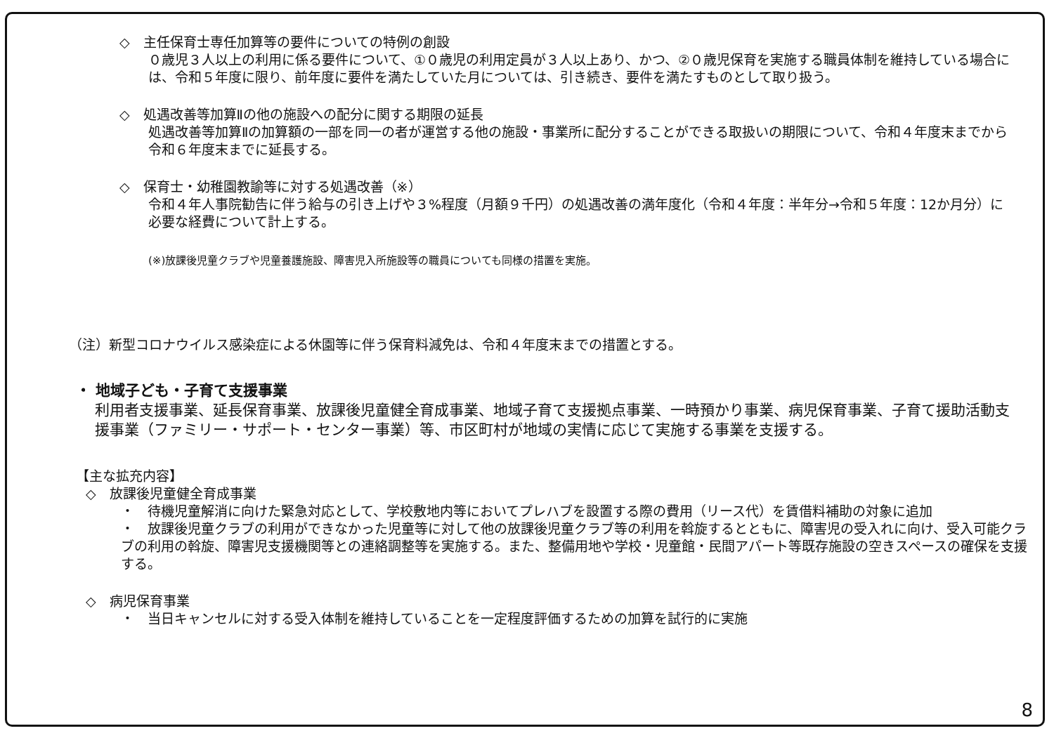◇　主任保育士専任加算等の要件についての特例の創設
０歳児３人以上の利用に係る要件について、①０歳児の利用定員が３人以上あり、かつ、②０歳児保育を実施する職員体制を維持している場合には、令和５年度に限り、前年度に要件を満たしていた月については、引き続き、要件を満たすものとして取り扱う。
◇　処遇改善等加算Ⅱの他の施設への配分に関する期限の延長
処遇改善等加算Ⅱの加算額の一部を同一の者が運営する他の施設・事業所に配分することができる取扱いの期限について、令和４年度末までから令和６年度末までに延長する。
◇　保育士・幼稚園教諭等に対する処遇改善（※）
令和４年人事院勧告に伴う給与の引き上げや３%程度（月額９千円）の処遇改善の満年度化（令和４年度：半年分→令和５年度：12か月分）に必要な経費について計上する。
(※)放課後児童クラブや児童養護施設、障害児入所施設等の職員についても同様の措置を実施。
（注）新型コロナウイルス感染症による休園等に伴う保育料減免は、令和４年度末までの措置とする。
・ 地域子ども・子育て支援事業
利用者支援事業、延長保育事業、放課後児童健全育成事業、地域子育て支援拠点事業、一時預かり事業、病児保育事業、子育て援助活動支援事業（ファミリー・サポート・センター事業）等、市区町村が地域の実情に応じて実施する事業を支援する。
【主な拡充内容】
◇　放課後児童健全育成事業
・　待機児童解消に向けた緊急対応として、学校敷地内等においてプレハブを設置する際の費用（リース代）を賃借料補助の対象に追加
・　放課後児童クラブの利用ができなかった児童等に対して他の放課後児童クラブ等の利用を斡旋するとともに、障害児の受入れに向け、受入可能クラブの利用の斡旋、障害児支援機関等との連絡調整等を実施する。また、整備用地や学校・児童館・民間アパート等既存施設の空きスペースの確保を支援する。
◇　病児保育事業
・　当日キャンセルに対する受入体制を維持していることを一定程度評価するための加算を試行的に実施
8